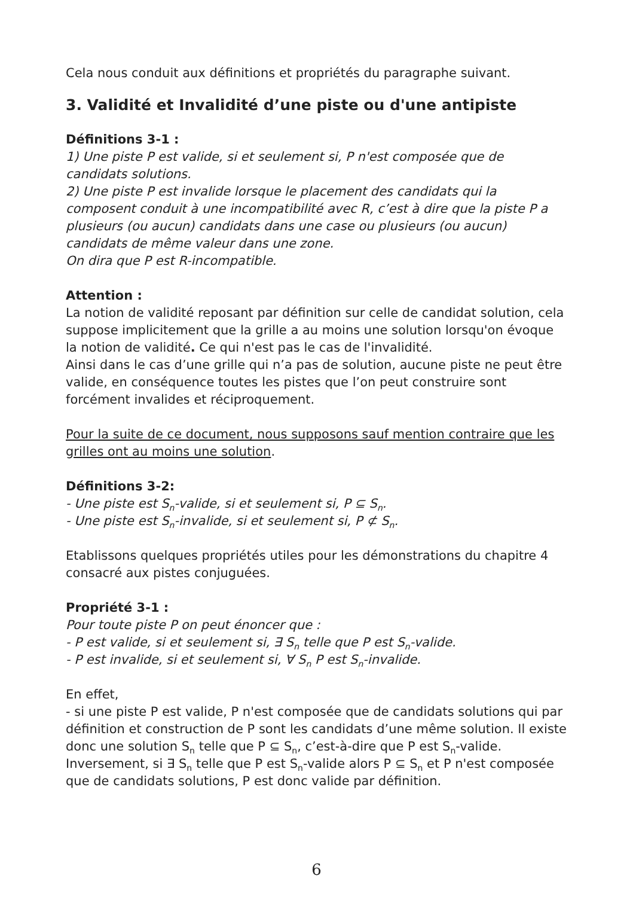Cela nous conduit aux définitions et propriétés du paragraphe suivant.
3. Validité et Invalidité d’une piste ou d'une antipiste
Définitions 3-1 :
1) Une piste P est valide, si et seulement si, P n'est composée que de candidats solutions.
2) Une piste P est invalide lorsque le placement des candidats qui la composent conduit à une incompatibilité avec R, c’est à dire que la piste P a plusieurs (ou aucun) candidats dans une case ou plusieurs (ou aucun) candidats de même valeur dans une zone.
On dira que P est R-incompatible.
Attention :
La notion de validité reposant par définition sur celle de candidat solution, cela suppose implicitement que la grille a au moins une solution lorsqu'on évoque la notion de validité. Ce qui n'est pas le cas de l'invalidité.
Ainsi dans le cas d’une grille qui n’a pas de solution, aucune piste ne peut être valide, en conséquence toutes les pistes que l’on peut construire sont forcément invalides et réciproquement.
Pour la suite de ce document, nous supposons sauf mention contraire que les grilles ont au moins une solution.
Définitions 3-2:
- Une piste est S<sub>n</sub>-valide, si et seulement si, P ⊆ S<sub>n</sub>.
- Une piste est S<sub>n</sub>-invalide, si et seulement si, P ⊄ S<sub>n</sub>.
Etablissons quelques propriétés utiles pour les démonstrations du chapitre 4 consacré aux pistes conjuguées.
Propriété 3-1 :
Pour toute piste P on peut énoncer que :
- P est valide, si et seulement si, ∃ S<sub>n</sub> telle que P est S<sub>n</sub>-valide.
- P est invalide, si et seulement si, ∀ S<sub>n</sub> P est S<sub>n</sub>-invalide.
En effet,
- si une piste P est valide, P n'est composée que de candidats solutions qui par définition et construction de P sont les candidats d’une même solution. Il existe donc une solution S<sub>n</sub> telle que P ⊆ S<sub>n</sub>, c’est-à-dire que P est S<sub>n</sub>-valide. Inversement, si ∃ S<sub>n</sub> telle que P est S<sub>n</sub>-valide alors P ⊆ S<sub>n</sub> et P n'est composée que de candidats solutions, P est donc valide par définition.
6